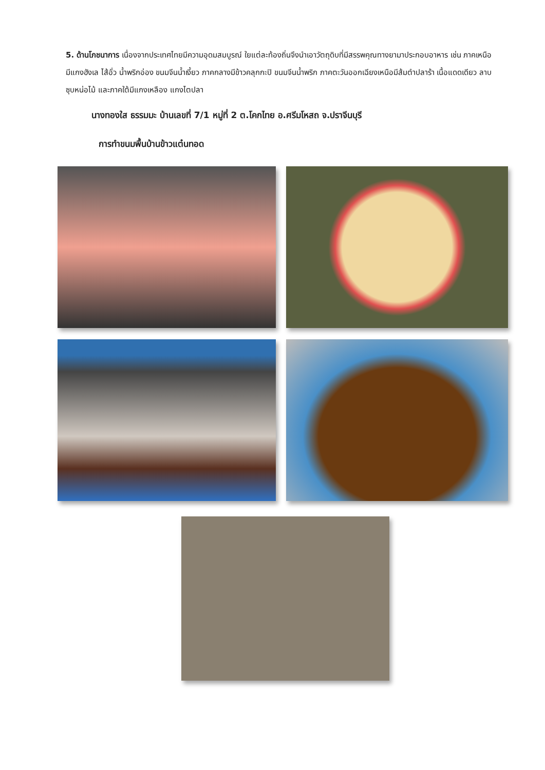5. ด้านโภชนาการ เนื่องจากประเทศไทยมีความอุดมสมบูรณ์ ใยแต่ละท้องถิ่นจึงนำเอาวัตถุดิบที่มีสรรพคุณทางยามาประกอบอาหาร เช่น ภาคเหนือมีแกงฮังเล ไส้อั่ว น้ำพริกอ่อง ขนมจีนน้ำเงี้ยว ภาคกลางมีข้าวคลุกกะปิ ขนมจีนน้ำพริก ภาคตะวันออกเฉียงเหนือมีส้มตำปลาร้า เนื้อแดดเดียว ลาบ ซุบหน่อไม้ และภาคใต้มีแกงเหลือง แกงไตปลา
นางทองใส ธรรมมะ บ้านเลขที่ 7/1 หมู่ที่ 2 ต.โคกไทย อ.ศรีมโหสถ จ.ปราจีนบุรี
การทำขนมพื้นบ้านข้าวแต๋นทอด